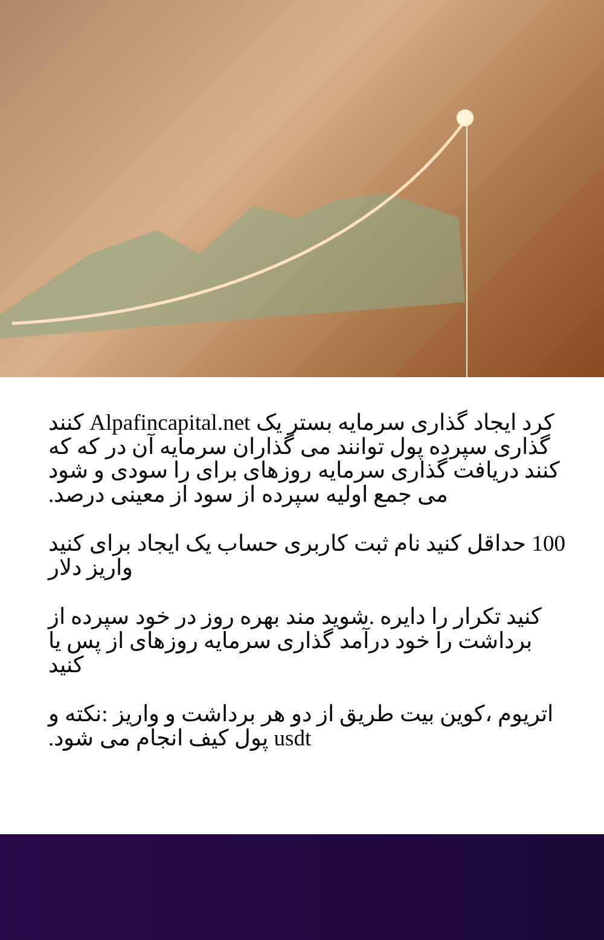کرد ایجاد گذاری سرمایه بستر یک Alpafincapital.net کنند گذاری سپرده پول توانند می گذاران سرمایه آن در که که کنند دریافت گذاری سرمایه روزهای برای را سودی و شود می جمع اولیه سپرده از سود از معینی درصد.
100 حداقل کنید نام ثبت کاربری حساب یک ایجاد برای کنید واریز دلار
کنید تکرار را دایره .شوید مند بهره روز در خود سپرده از برداشت را خود درآمد گذاری سرمایه روزهای از پس یا کنید
اتریوم ،کوین بیت طریق از دو هر برداشت و واریز :نکته و usdt پول کیف انجام می شود.